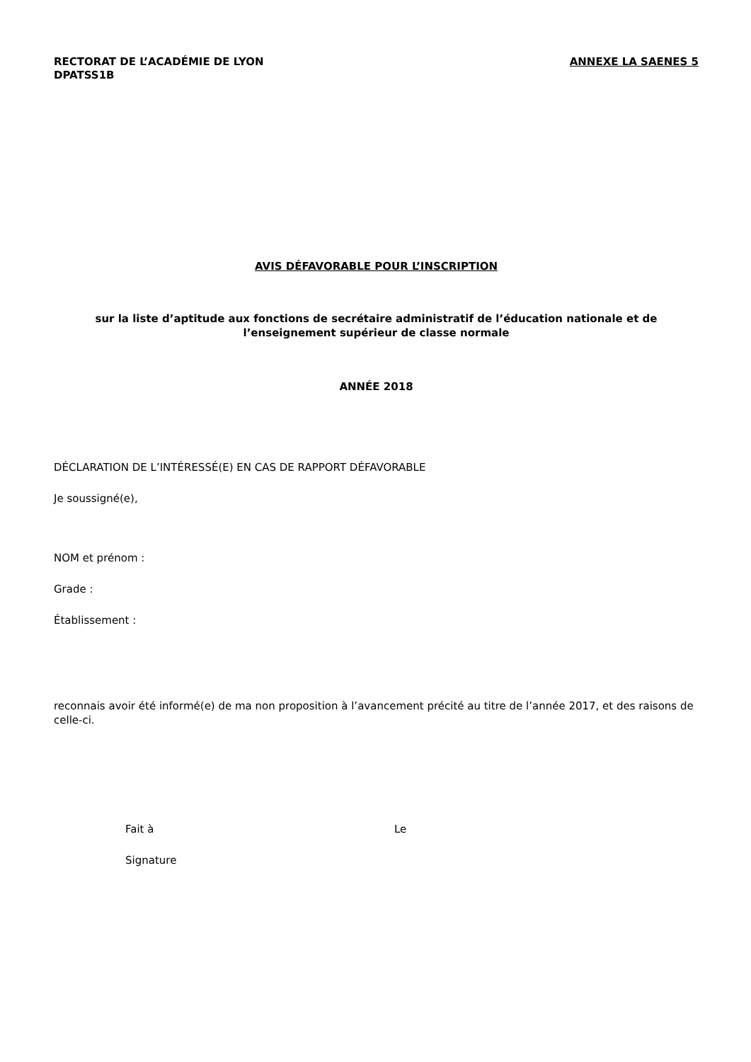RECTORAT DE L’ACADÉMIE DE LYON
DPATSS1B
ANNEXE LA SAENES 5
AVIS DÉFAVORABLE POUR L’INSCRIPTION
sur la liste d’aptitude aux fonctions de secrétaire administratif de l’éducation nationale et de
l’enseignement supérieur de classe normale
ANNÉE 2018
DÉCLARATION DE L’INTÉRESSÉ(E) EN CAS DE RAPPORT DÉFAVORABLE
Je soussigné(e),
NOM et prénom :
Grade :
Établissement :
reconnais avoir été informé(e) de ma non proposition à l’avancement précité au titre de l’année 2017, et des raisons de celle-ci.
Fait à Le
Signature